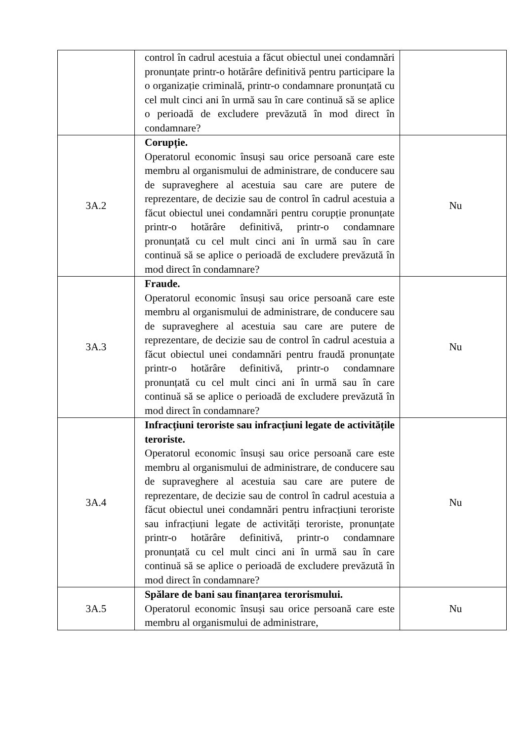| | control în cadrul acestuia a făcut obiectul unei condamnări pronunțate printr-o hotărâre definitivă pentru participare la o organizație criminală, printr-o condamnare pronunțată cu cel mult cinci ani în urmă sau în care continuă să se aplice o perioadă de excludere prevăzută în mod direct în condamnare? | |
| 3A.2 | Corupție. Operatorul economic însuși sau orice persoană care este membru al organismului de administrare, de conducere sau de supraveghere al acestuia sau care are putere de reprezentare, de decizie sau de control în cadrul acestuia a făcut obiectul unei condamnări pentru corupție pronunțate printr-o hotărâre definitivă, printr-o condamnare pronunțată cu cel mult cinci ani în urmă sau în care continuă să se aplice o perioadă de excludere prevăzută în mod direct în condamnare? | Nu |
| 3A.3 | Fraude. Operatorul economic însuși sau orice persoană care este membru al organismului de administrare, de conducere sau de supraveghere al acestuia sau care are putere de reprezentare, de decizie sau de control în cadrul acestuia a făcut obiectul unei condamnări pentru fraudă pronunțate printr-o hotărâre definitivă, printr-o condamnare pronunțată cu cel mult cinci ani în urmă sau în care continuă să se aplice o perioadă de excludere prevăzută în mod direct în condamnare? | Nu |
| 3A.4 | Infracțiuni teroriste sau infracțiuni legate de activitățile teroriste. Operatorul economic însuși sau orice persoană care este membru al organismului de administrare, de conducere sau de supraveghere al acestuia sau care are putere de reprezentare, de decizie sau de control în cadrul acestuia a făcut obiectul unei condamnări pentru infracțiuni teroriste sau infracțiuni legate de activități teroriste, pronunțate printr-o hotărâre definitivă, printr-o condamnare pronunțată cu cel mult cinci ani în urmă sau în care continuă să se aplice o perioadă de excludere prevăzută în mod direct în condamnare? | Nu |
| 3A.5 | Spălare de bani sau finanțarea terorismului. Operatorul economic însuși sau orice persoană care este membru al organismului de administrare, | Nu |